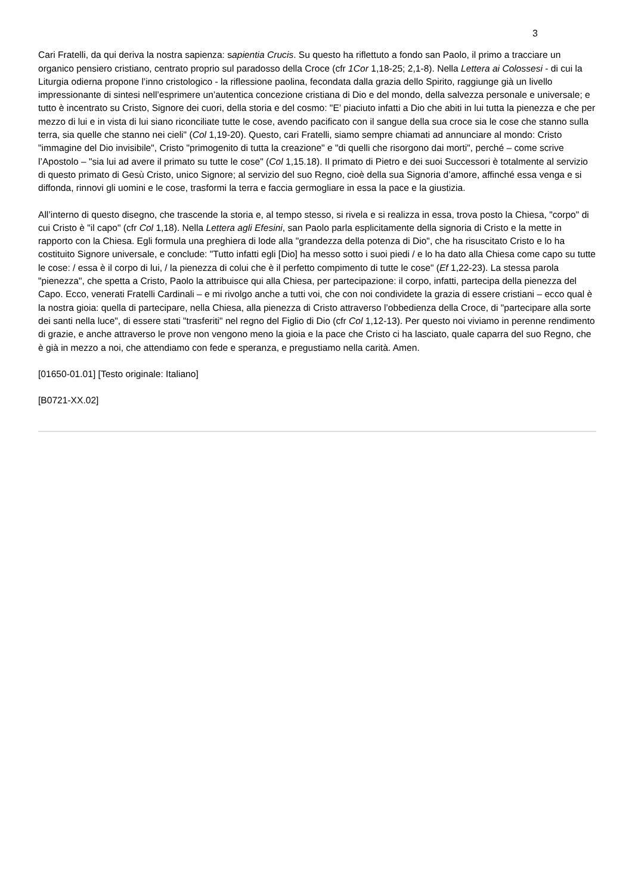3
Cari Fratelli, da qui deriva la nostra sapienza: sapientia Crucis. Su questo ha riflettuto a fondo san Paolo, il primo a tracciare un organico pensiero cristiano, centrato proprio sul paradosso della Croce (cfr 1Cor 1,18-25; 2,1-8). Nella Lettera ai Colossesi - di cui la Liturgia odierna propone l’inno cristologico - la riflessione paolina, fecondata dalla grazia dello Spirito, raggiunge già un livello impressionante di sintesi nell’esprimere un’autentica concezione cristiana di Dio e del mondo, della salvezza personale e universale; e tutto è incentrato su Cristo, Signore dei cuori, della storia e del cosmo: "E’ piaciuto infatti a Dio che abiti in lui tutta la pienezza e che per mezzo di lui e in vista di lui siano riconciliate tutte le cose, avendo pacificato con il sangue della sua croce sia le cose che stanno sulla terra, sia quelle che stanno nei cieli" (Col 1,19-20). Questo, cari Fratelli, siamo sempre chiamati ad annunciare al mondo: Cristo "immagine del Dio invisibile", Cristo "primogenito di tutta la creazione" e "di quelli che risorgono dai morti", perché – come scrive l’Apostolo – "sia lui ad avere il primato su tutte le cose" (Col 1,15.18). Il primato di Pietro e dei suoi Successori è totalmente al servizio di questo primato di Gesù Cristo, unico Signore; al servizio del suo Regno, cioè della sua Signoria d’amore, affinché essa venga e si diffonda, rinnovi gli uomini e le cose, trasformi la terra e faccia germogliare in essa la pace e la giustizia.
All’interno di questo disegno, che trascende la storia e, al tempo stesso, si rivela e si realizza in essa, trova posto la Chiesa, "corpo" di cui Cristo è "il capo" (cfr Col 1,18). Nella Lettera agli Efesini, san Paolo parla esplicitamente della signoria di Cristo e la mette in rapporto con la Chiesa. Egli formula una preghiera di lode alla "grandezza della potenza di Dio", che ha risuscitato Cristo e lo ha costituito Signore universale, e conclude: "Tutto infatti egli [Dio] ha messo sotto i suoi piedi / e lo ha dato alla Chiesa come capo su tutte le cose: / essa è il corpo di lui, / la pienezza di colui che è il perfetto compimento di tutte le cose" (Ef 1,22-23). La stessa parola "pienezza", che spetta a Cristo, Paolo la attribuisce qui alla Chiesa, per partecipazione: il corpo, infatti, partecipa della pienezza del Capo. Ecco, venerati Fratelli Cardinali – e mi rivolgo anche a tutti voi, che con noi condividete la grazia di essere cristiani – ecco qual è la nostra gioia: quella di partecipare, nella Chiesa, alla pienezza di Cristo attraverso l’obbedienza della Croce, di "partecipare alla sorte dei santi nella luce", di essere stati "trasferiti" nel regno del Figlio di Dio (cfr Col 1,12-13). Per questo noi viviamo in perenne rendimento di grazie, e anche attraverso le prove non vengono meno la gioia e la pace che Cristo ci ha lasciato, quale caparra del suo Regno, che è già in mezzo a noi, che attendiamo con fede e speranza, e pregustiamo nella carità. Amen.
[01650-01.01] [Testo originale: Italiano]
[B0721-XX.02]